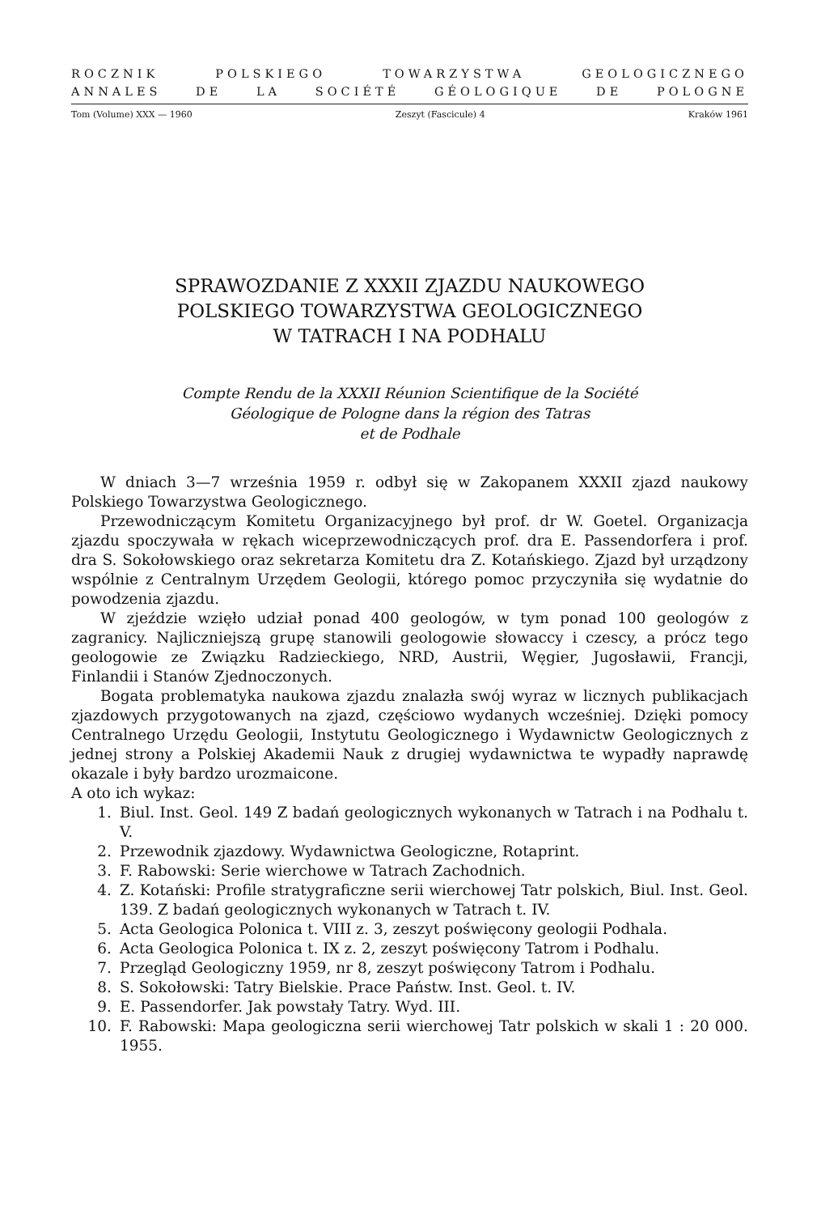ROCZNIK POLSKIEGO TOWARZYSTWA GEOLOGICZNEGO
ANNALES DE LA SOCIÉTÉ GÉOLOGIQUE DE POLOGNE
Tom (Volume) XXX — 1960 Zeszyt (Fascicule) 4 Kraków 1961
SPRAWOZDANIE Z XXXII ZJAZDU NAUKOWEGO
POLSKIEGO TOWARZYSTWA GEOLOGICZNEGO
W TATRACH I NA PODHALU
Compte Rendu de la XXXII Réunion Scientifique de la Société
Géologique de Pologne dans la région des Tatras
et de Podhale
W dniach 3—7 września 1959 r. odbył się w Zakopanem XXXII zjazd naukowy Polskiego Towarzystwa Geologicznego.
Przewodniczącym Komitetu Organizacyjnego był prof. dr W. Goetel. Organizacja zjazdu spoczywała w rękach wiceprzewodniczących prof. dra E. Passendorfera i prof. dra S. Sokołowskiego oraz sekretarza Komitetu dra Z. Kotańskiego. Zjazd był urządzony wspólnie z Centralnym Urzędem Geologii, którego pomoc przyczyniła się wydatnie do powodzenia zjazdu.
W zjeździe wzięło udział ponad 400 geologów, w tym ponad 100 geologów z zagranicy. Najliczniejszą grupę stanowili geologowie słowaccy i czescy, a prócz tego geologowie ze Związku Radzieckiego, NRD, Austrii, Węgier, Jugosławii, Francji, Finlandii i Stanów Zjednoczonych.
Bogata problematyka naukowa zjazdu znalazła swój wyraz w licznych publikacjach zjazdowych przygotowanych na zjazd, częściowo wydanych wcześniej. Dzięki pomocy Centralnego Urzędu Geologii, Instytutu Geologicznego i Wydawnictw Geologicznych z jednej strony a Polskiej Akademii Nauk z drugiej wydawnictwa te wypadły naprawdę okazale i były bardzo urozmaicone.
A oto ich wykaz:
1. Biul. Inst. Geol. 149 Z badań geologicznych wykonanych w Tatrach i na Podhalu t. V.
2. Przewodnik zjazdowy. Wydawnictwa Geologiczne, Rotaprint.
3. F. Rabowski: Serie wierchowe w Tatrach Zachodnich.
4. Z. Kotański: Profile stratygraficzne serii wierchowej Tatr polskich, Biul. Inst. Geol. 139. Z badań geologicznych wykonanych w Tatrach t. IV.
5. Acta Geologica Polonica t. VIII z. 3, zeszyt poświęcony geologii Podhala.
6. Acta Geologica Polonica t. IX z. 2, zeszyt poświęcony Tatrom i Podhalu.
7. Przegląd Geologiczny 1959, nr 8, zeszyt poświęcony Tatrom i Podhalu.
8. S. Sokołowski: Tatry Bielskie. Prace Państw. Inst. Geol. t. IV.
9. E. Passendorfer. Jak powstały Tatry. Wyd. III.
10. F. Rabowski: Mapa geologiczna serii wierchowej Tatr polskich w skali 1 : 20 000. 1955.